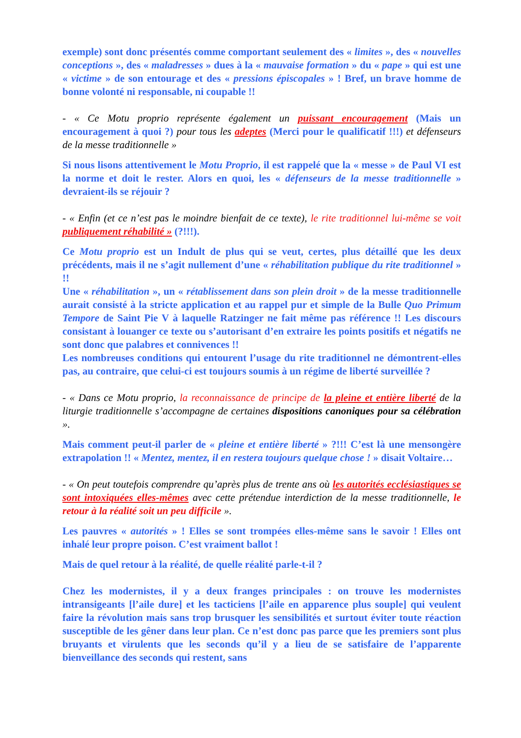exemple) sont donc présentés comme comportant seulement des « limites », des « nouvelles conceptions », des « maladresses » dues à la « mauvaise formation » du « pape » qui est une « victime » de son entourage et des « pressions épiscopales » ! Bref, un brave homme de bonne volonté ni responsable, ni coupable !!
- « Ce Motu proprio représente également un puissant encouragement (Mais un encouragement à quoi ?) pour tous les adeptes (Merci pour le qualificatif !!!) et défenseurs de la messe traditionnelle »
Si nous lisons attentivement le Motu Proprio, il est rappelé que la « messe » de Paul VI est la norme et doit le rester. Alors en quoi, les « défenseurs de la messe traditionnelle » devraient-ils se réjouir ?
- « Enfin (et ce n’est pas le moindre bienfait de ce texte), le rite traditionnel lui-même se voit publiquement réhabilité » (?!!!).
Ce Motu proprio est un Indult de plus qui se veut, certes, plus détaillé que les deux précédents, mais il ne s’agit nullement d’une « réhabilitation publique du rite traditionnel » !!
Une « réhabilitation », un « rétablissement dans son plein droit » de la messe traditionnelle aurait consisté à la stricte application et au rappel pur et simple de la Bulle Quo Primum Tempore de Saint Pie V à laquelle Ratzinger ne fait même pas référence !! Les discours consistant à louanger ce texte ou s’autorisant d’en extraire les points positifs et négatifs ne sont donc que palabres et connivences !!
Les nombreuses conditions qui entourent l’usage du rite traditionnel ne démontrent-elles pas, au contraire, que celui-ci est toujours soumis à un régime de liberté surveillée ?
- « Dans ce Motu proprio, la reconnaissance de principe de la pleine et entière liberté de la liturgie traditionnelle s’accompagne de certaines dispositions canoniques pour sa célébration ».
Mais comment peut-il parler de « pleine et entière liberté » ?!!! C’est là une mensongère extrapolation !! « Mentez, mentez, il en restera toujours quelque chose ! » disait Voltaire…
- « On peut toutefois comprendre qu’après plus de trente ans où les autorités ecclésiastiques se sont intoxiquées elles-mêmes avec cette prétendue interdiction de la messe traditionnelle, le retour à la réalité soit un peu difficile ».
Les pauvres « autorités » ! Elles se sont trompées elles-même sans le savoir ! Elles ont inhalé leur propre poison. C’est vraiment ballot !
Mais de quel retour à la réalité, de quelle réalité parle-t-il ?
Chez les modernistes, il y a deux franges principales : on trouve les modernistes intransigeants [l’aile dure] et les tacticiens [l’aile en apparence plus souple] qui veulent faire la révolution mais sans trop brusquer les sensibilités et surtout éviter toute réaction susceptible de les gêner dans leur plan. Ce n’est donc pas parce que les premiers sont plus bruyants et virulents que les seconds qu’il y a lieu de se satisfaire de l’apparente bienveillance des seconds qui restent, sans